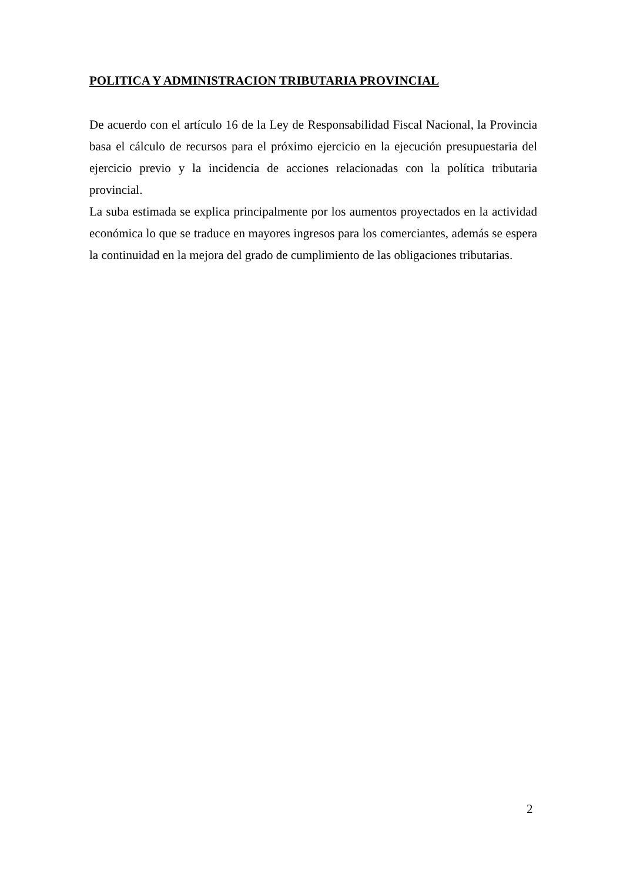POLITICA Y ADMINISTRACION TRIBUTARIA PROVINCIAL
De acuerdo con el artículo 16 de la Ley de Responsabilidad Fiscal Nacional, la Provincia basa el cálculo de recursos para el próximo ejercicio en la ejecución presupuestaria del ejercicio previo y la incidencia de acciones relacionadas con la política tributaria provincial.
La suba estimada se explica principalmente por los aumentos proyectados en la actividad económica lo que se traduce en mayores ingresos para los comerciantes, además se espera la continuidad en la mejora del grado de cumplimiento de las obligaciones tributarias.
2